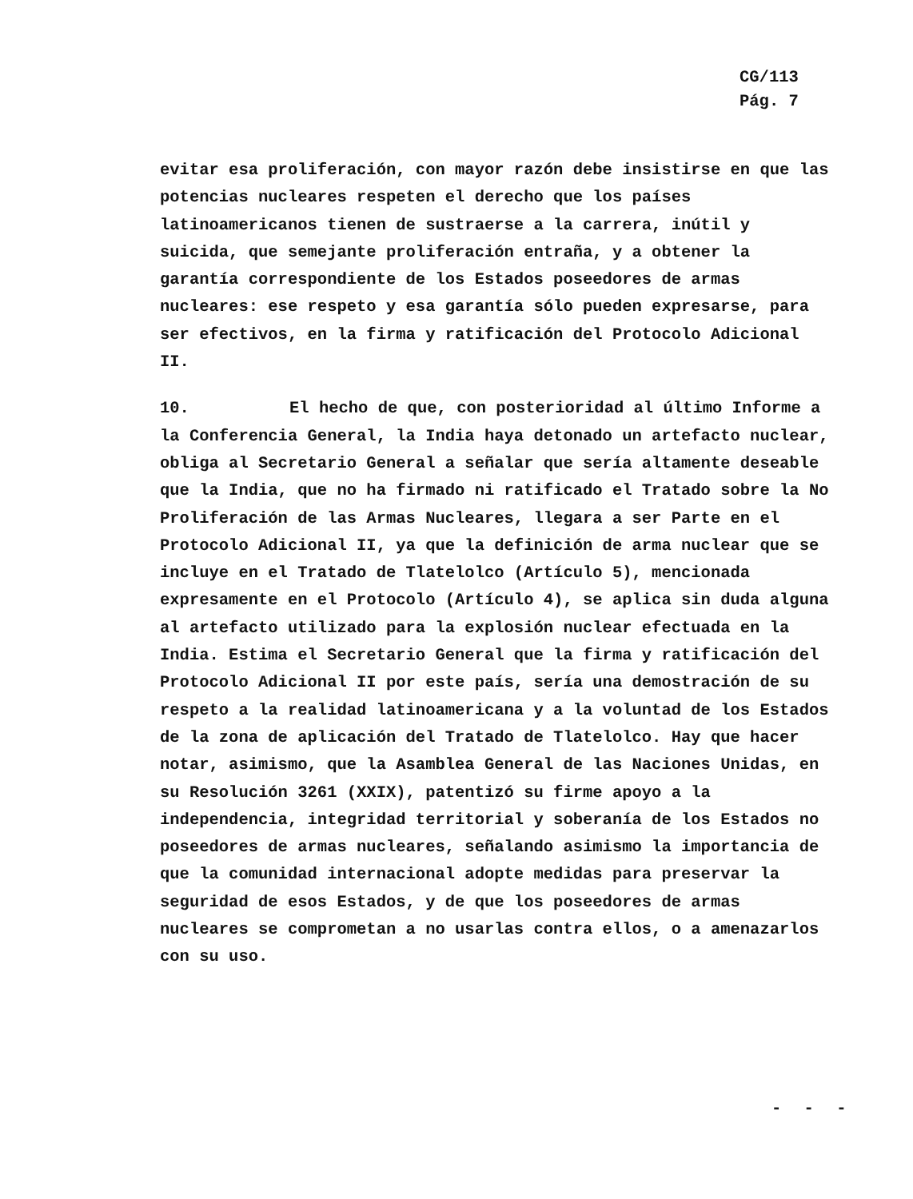CG/113
Pág. 7
evitar esa proliferación, con mayor razón debe insistirse en que las potencias nucleares respeten el derecho que los países latinoamericanos tienen de sustraerse a la carrera, inútil y suicida, que semejante proliferación entraña, y a obtener la garantía correspondiente de los Estados poseedores de armas nucleares: ese respeto y esa garantía sólo pueden expresarse, para ser efectivos, en la firma y ratificación del Protocolo Adicional II.
10. El hecho de que, con posterioridad al último Informe a la Conferencia General, la India haya detonado un artefacto nuclear, obliga al Secretario General a señalar que sería altamente deseable que la India, que no ha firmado ni ratificado el Tratado sobre la No Proliferación de las Armas Nucleares, llegara a ser Parte en el Protocolo Adicional II, ya que la definición de arma nuclear que se incluye en el Tratado de Tlatelolco (Artículo 5), mencionada expresamente en el Protocolo (Artículo 4), se aplica sin duda alguna al artefacto utilizado para la explosión nuclear efectuada en la India. Estima el Secretario General que la firma y ratificación del Protocolo Adicional II por este país, sería una demostración de su respeto a la realidad latinoamericana y a la voluntad de los Estados de la zona de aplicación del Tratado de Tlatelolco. Hay que hacer notar, asimismo, que la Asamblea General de las Naciones Unidas, en su Resolución 3261 (XXIX), patentizó su firme apoyo a la independencia, integridad territorial y soberanía de los Estados no poseedores de armas nucleares, señalando asimismo la importancia de que la comunidad internacional adopte medidas para preservar la seguridad de esos Estados, y de que los poseedores de armas nucleares se comprometan a no usarlas contra ellos, o a amenazarlos con su uso.
- - -